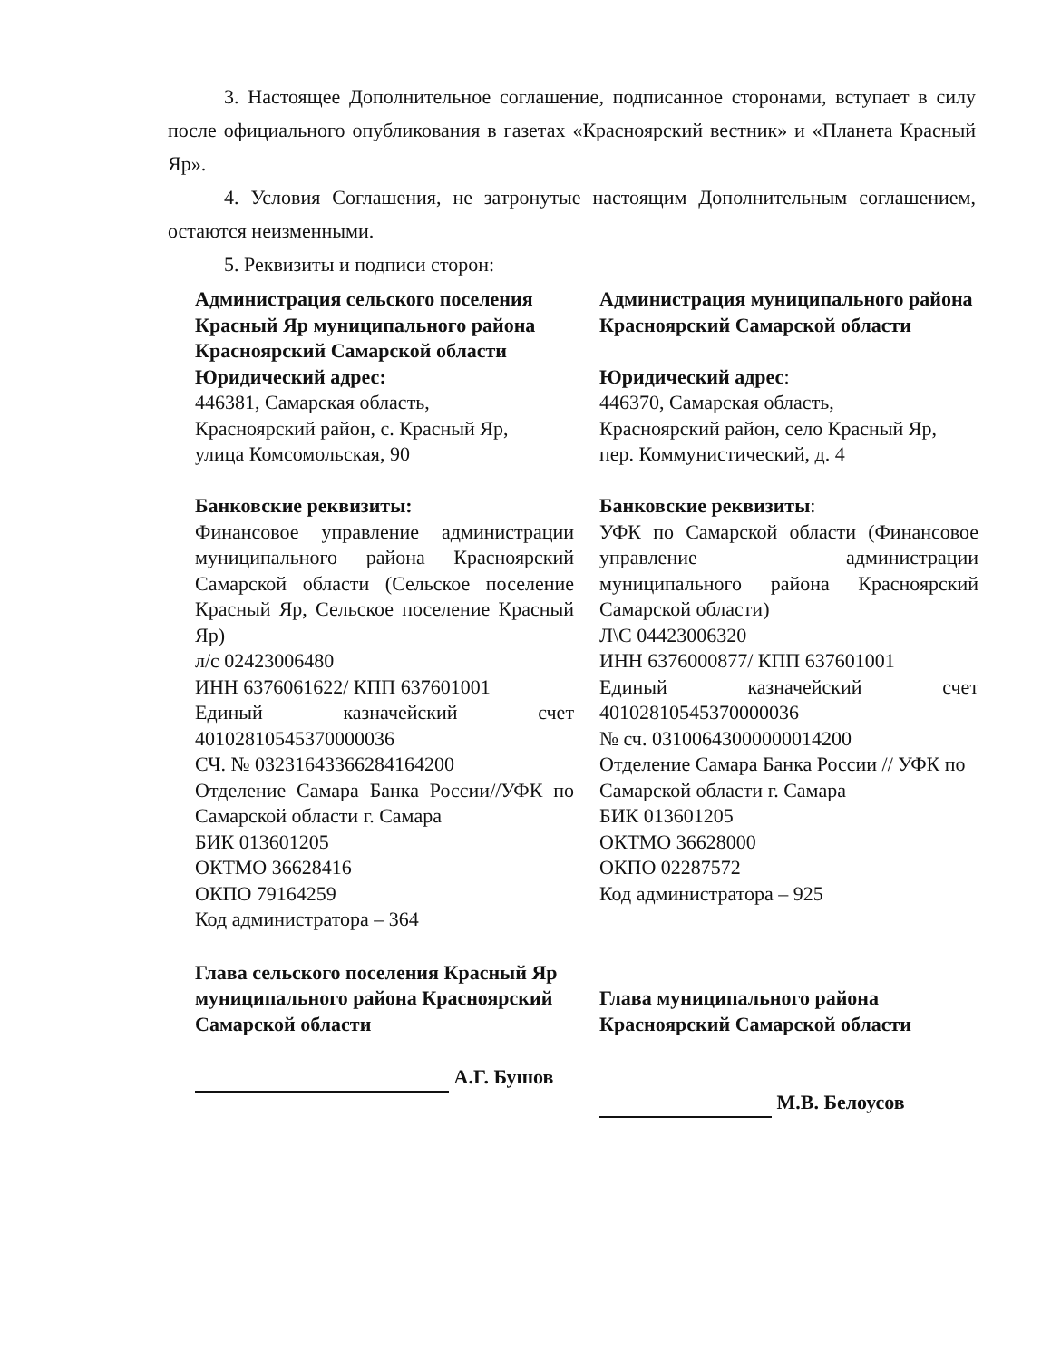3. Настоящее Дополнительное соглашение, подписанное сторонами, вступает в силу после официального опубликования в газетах «Красноярский вестник» и «Планета Красный Яр».
4. Условия Соглашения, не затронутые настоящим Дополнительным соглашением, остаются неизменными.
5. Реквизиты и подписи сторон:
Администрация сельского поселения Красный Яр муниципального района Красноярский Самарской области
Юридический адрес:
446381, Самарская область,
Красноярский район, с. Красный Яр,
улица Комсомольская, 90
Банковские реквизиты:
Финансовое управление администрации муниципального района Красноярский Самарской области (Сельское поселение Красный Яр, Сельское поселение Красный Яр)
л/с 02423006480
ИНН 6376061622/ КПП 637601001
Единый казначейский счет 40102810545370000036
СЧ. № 03231643366284164200
Отделение Самара Банка России//УФК по Самарской области г. Самара
БИК 013601205
ОКТМО 36628416
ОКПО 79164259
Код администратора – 364
Глава сельского поселения Красный Яр муниципального района Красноярский Самарской области
А.Г. Бушов
Администрация муниципального района Красноярский Самарской области
Юридический адрес:
446370, Самарская область,
Красноярский район, село Красный Яр,
пер. Коммунистический, д. 4
Банковские реквизиты:
УФК по Самарской области (Финансовое управление администрации муниципального района Красноярский Самарской области)
Л\С 04423006320
ИНН 6376000877/ КПП 637601001
Единый казначейский счет 40102810545370000036
№ сч. 03100643000000014200
Отделение Самара Банка России // УФК по Самарской области г. Самара
БИК 013601205
ОКТМО 36628000
ОКПО 02287572
Код администратора – 925
Глава муниципального района Красноярский Самарской области
М.В. Белоусов